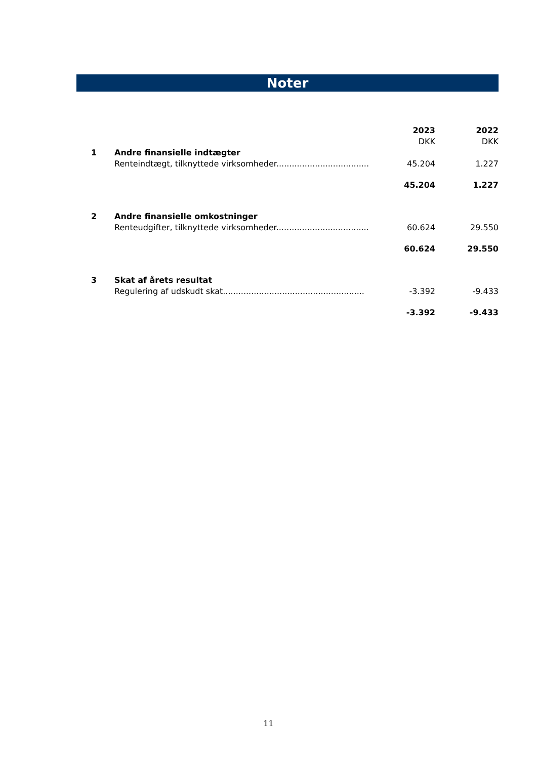Noter
| | | 2023 | 2022 |
| | | DKK | DKK |
| 1 | Andre finansielle indtægter | | |
| | Renteindtægt, tilknyttede virksomheder.................................... | 45.204 | 1.227 |
| | | 45.204 | 1.227 |
| 2 | Andre finansielle omkostninger | | |
| | Renteudgifter, tilknyttede virksomheder.................................... | 60.624 | 29.550 |
| | | 60.624 | 29.550 |
| 3 | Skat af årets resultat | | |
| | Regulering af udskudt skat....................................................... | -3.392 | -9.433 |
| | | -3.392 | -9.433 |
11